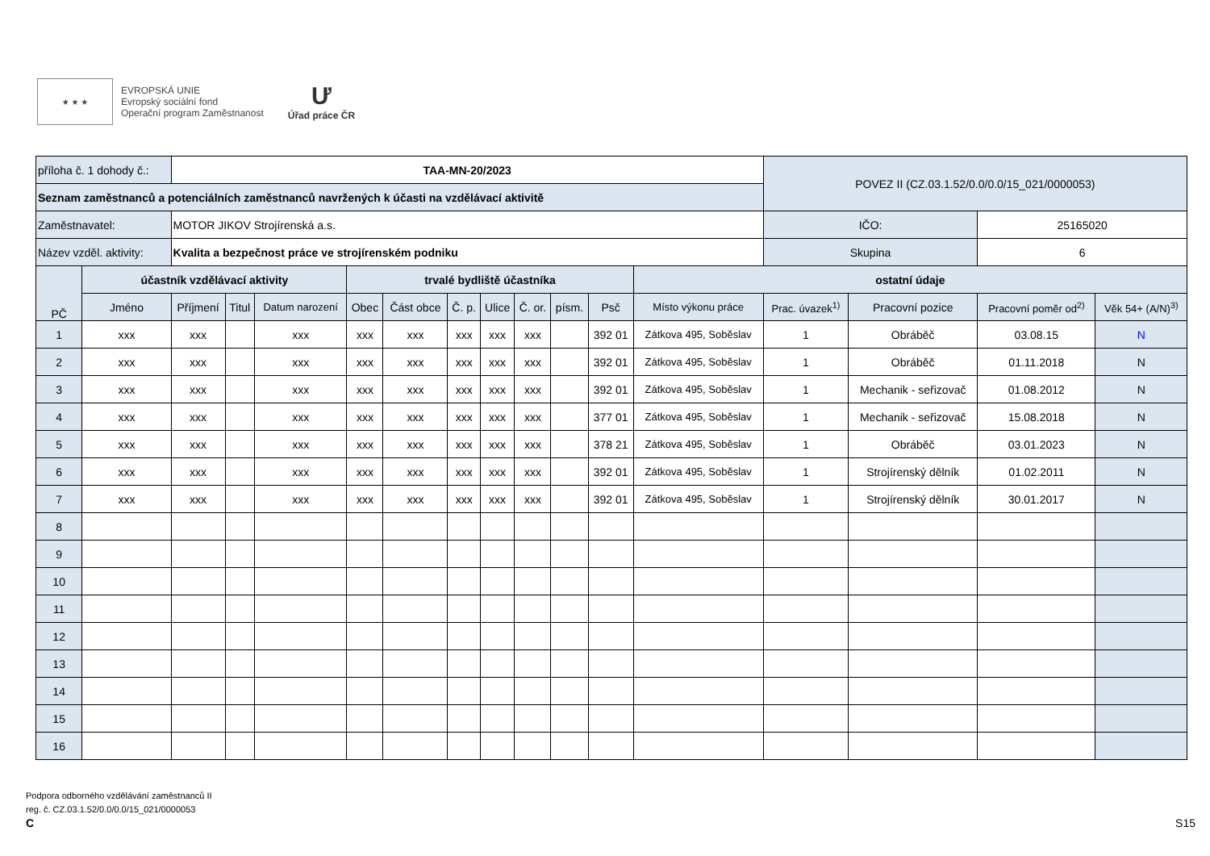★ ★ ★
EVROPSKÁ UNIE
Evropský sociální fond
Operační program Zaměstnanost
Ư
Úřad práce ČR
| příloha č. 1 dohody č.: | | TAA-MN-20/2023 | | | | | | | | | | | POVEZ II (CZ.03.1.52/0.0/0.0/15_021/0000053) | | | |
| Seznam zaměstnanců a potenciálních zaměstnanců navržených k účasti na vzdělávací aktivitě | | | | | | | | | | | | | | | | |
| Zaměstnavatel: | | MOTOR JIKOV Strojírenská a.s. | | | | | | | | | | | IČO: | | 25165020 | |
| Název vzděl. aktivity: | | Kvalita a bezpečnost práce ve strojírenském podniku | | | | | | | | | | | Skupina | | 6 | |
| PČ | účastník vzdělávací aktivity | | | | trvalé bydliště účastníka | | | | | | | ostatní údaje | | | | |
| | Jméno | Příjmení | Titul | Datum narození | Obec | Část obce | Č. p. | Ulice | Č. or. | písm. | Psč | Místo výkonu práce | Prac. úvazek<sup>1)</sup> | Pracovní pozice | Pracovní poměr od<sup>2)</sup> | Věk 54+ (A/N)<sup>3)</sup> |
| 1 | xxx | xxx | | xxx | xxx | xxx | xxx | xxx | xxx | | 392 01 | Zátkova 495, Soběslav | 1 | Obráběč | 03.08.15 | N |
| 2 | xxx | xxx | | xxx | xxx | xxx | xxx | xxx | xxx | | 392 01 | Zátkova 495, Soběslav | 1 | Obráběč | 01.11.2018 | N |
| 3 | xxx | xxx | | xxx | xxx | xxx | xxx | xxx | xxx | | 392 01 | Zátkova 495, Soběslav | 1 | Mechanik - seřizovač | 01.08.2012 | N |
| 4 | xxx | xxx | | xxx | xxx | xxx | xxx | xxx | xxx | | 377 01 | Zátkova 495, Soběslav | 1 | Mechanik - seřizovač | 15.08.2018 | N |
| 5 | xxx | xxx | | xxx | xxx | xxx | xxx | xxx | xxx | | 378 21 | Zátkova 495, Soběslav | 1 | Obráběč | 03.01.2023 | N |
| 6 | xxx | xxx | | xxx | xxx | xxx | xxx | xxx | xxx | | 392 01 | Zátkova 495, Soběslav | 1 | Strojírenský dělník | 01.02.2011 | N |
| 7 | xxx | xxx | | xxx | xxx | xxx | xxx | xxx | xxx | | 392 01 | Zátkova 495, Soběslav | 1 | Strojírenský dělník | 30.01.2017 | N |
| 8 | | | | | | | | | | | | | | | | |
| 9 | | | | | | | | | | | | | | | | |
| 10 | | | | | | | | | | | | | | | | |
| 11 | | | | | | | | | | | | | | | | |
| 12 | | | | | | | | | | | | | | | | |
| 13 | | | | | | | | | | | | | | | | |
| 14 | | | | | | | | | | | | | | | | |
| 15 | | | | | | | | | | | | | | | | |
| 16 | | | | | | | | | | | | | | | | |
Podpora odborného vzdělávání zaměstnanců II
reg. č. CZ.03.1.52/0.0/0.0/15_021/0000053
C
S15